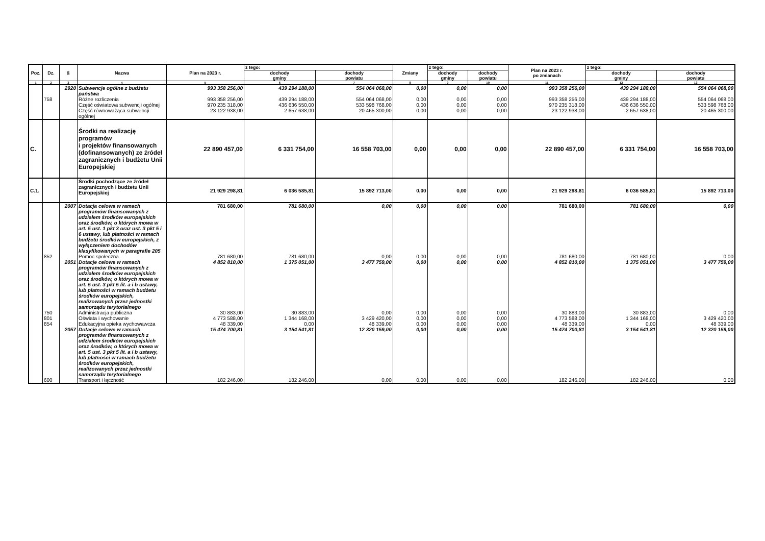| Poz. | Dz. | § | Nazwa | Plan na 2023 r. | z tego: | | Zmiany | z tego: | | Plan na 2023 r. po zmianach | z tego: | |
| --- | --- | --- | --- | --- | --- | --- | --- | --- | --- | --- | --- | --- |
| | | | | | dochody gminy | dochody powiatu | | dochody gminy | dochody powiatu | | dochody gminy | dochody powiatu |
| 1 | 2 | 3 | 4 | 5 | 6 | 7 | 8 | 9 | 10 | 11 | 12 | 13 |
| | | 2920 | Subwencje ogólne z budżetu państwa | 993 358 256,00 | 439 294 188,00 | 554 064 068,00 | 0,00 | 0,00 | 0,00 | 993 358 256,00 | 439 294 188,00 | 554 064 068,00 |
| | 758 | | Różne rozliczenia | 993 358 256,00 | 439 294 188,00 | 554 064 068,00 | 0,00 | 0,00 | 0,00 | 993 358 256,00 | 439 294 188,00 | 554 064 068,00 |
| | | | Część oświatowa subwencji ogólnej | 970 235 318,00 | 436 636 550,00 | 533 598 768,00 | 0,00 | 0,00 | 0,00 | 970 235 318,00 | 436 636 550,00 | 533 598 768,00 |
| | | | Część równoważąca subwencji ogólnej | 23 122 938,00 | 2 657 638,00 | 20 465 300,00 | 0,00 | 0,00 | 0,00 | 23 122 938,00 | 2 657 638,00 | 20 465 300,00 |
| C. | | | Środki na realizację programów i projektów finansowanych (dofinansowanych) ze źródeł zagranicznych i budżetu Unii Europejskiej | 22 890 457,00 | 6 331 754,00 | 16 558 703,00 | 0,00 | 0,00 | 0,00 | 22 890 457,00 | 6 331 754,00 | 16 558 703,00 |
| C.1. | | | Środki pochodzące ze źródeł zagranicznych i budżetu Unii Europejskiej | 21 929 298,81 | 6 036 585,81 | 15 892 713,00 | 0,00 | 0,00 | 0,00 | 21 929 298,81 | 6 036 585,81 | 15 892 713,00 |
| | | 2007 | Dotacja celowa w ramach programów finansowanych z udziałem środków europejskich oraz środków, o których mowa w art. 5 ust. 1 pkt 3 oraz ust. 3 pkt 5 i 6 ustawy, lub płatności w ramach budżetu środków europejskich, z wyłączeniem dochodów klasyfikowanych w paragrafie 205 | 781 680,00 | 781 680,00 | 0,00 | 0,00 | 0,00 | 0,00 | 781 680,00 | 781 680,00 | 0,00 |
| | 852 | | Pomoc społeczna | 781 680,00 | 781 680,00 | 0,00 | 0,00 | 0,00 | 0,00 | 781 680,00 | 781 680,00 | 0,00 |
| | | 2051 | Dotacje celowe w ramach programów finansowanych z udziałem środków europejskich oraz środków, o których mowa w art. 5 ust. 3 pkt 5 lit. a i b ustawy, lub płatności w ramach budżetu środków europejskich, realizowanych przez jednostki samorządu terytorialnego | 4 852 810,00 | 1 375 051,00 | 3 477 759,00 | 0,00 | 0,00 | 0,00 | 4 852 810,00 | 1 375 051,00 | 3 477 759,00 |
| | 750 | | Administracja publiczna | 30 883,00 | 30 883,00 | 0,00 | 0,00 | 0,00 | 0,00 | 30 883,00 | 30 883,00 | 0,00 |
| | 801 | | Oświata i wychowanie | 4 773 588,00 | 1 344 168,00 | 3 429 420,00 | 0,00 | 0,00 | 0,00 | 4 773 588,00 | 1 344 168,00 | 3 429 420,00 |
| | 854 | | Edukacyjna opieka wychowawcza | 48 339,00 | 0,00 | 48 339,00 | 0,00 | 0,00 | 0,00 | 48 339,00 | 0,00 | 48 339,00 |
| | | 2057 | Dotacje celowe w ramach programów finansowanych z udziałem środków europejskich oraz środków, o których mowa w art. 5 ust. 3 pkt 5 lit. a i b ustawy, lub płatności w ramach budżetu środków europejskich, realizowanych przez jednostki samorządu terytorialnego | 15 474 700,81 | 3 154 541,81 | 12 320 159,00 | 0,00 | 0,00 | 0,00 | 15 474 700,81 | 3 154 541,81 | 12 320 159,00 |
| | 600 | | Transport i łączność | 182 246,00 | 182 246,00 | 0,00 | 0,00 | 0,00 | 0,00 | 182 246,00 | 182 246,00 | 0,00 |